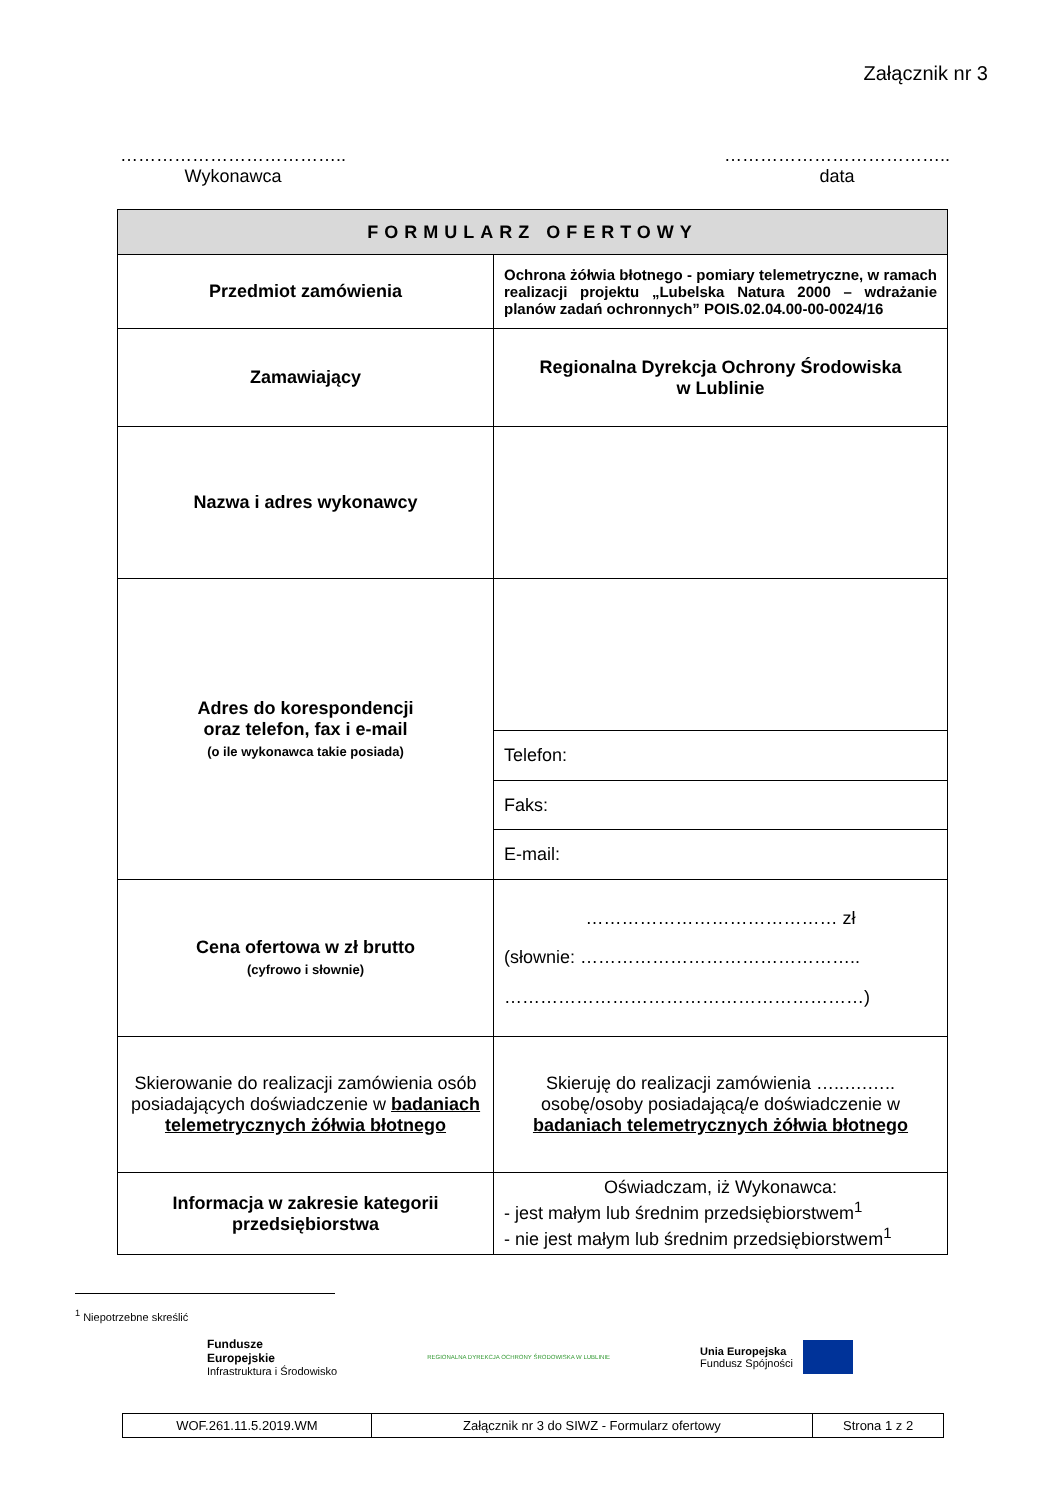Załącznik nr 3
………………………………..
Wykonawca
………………………………..
data
| FORMULARZ OFERTOWY | |
| --- | --- |
| Przedmiot zamówienia | Ochrona żółwia błotnego - pomiary telemetryczne, w ramach realizacji projektu „Lubelska Natura 2000 – wdrażanie planów zadań ochronnych” POIS.02.04.00-00-0024/16 |
| Zamawiający | Regionalna Dyrekcja Ochrony Środowiska w Lublinie |
| Nazwa i adres wykonawcy | |
| Adres do korespondencji oraz telefon, fax i e-mail (o ile wykonawca takie posiada) | |
| | Telefon: |
| | Faks: |
| | E-mail: |
| Cena ofertowa w zł brutto (cyfrowo i słownie) | …………………………………… zł (słownie: ……………………………………….. ……………………………………………………) |
| Skierowanie do realizacji zamówienia osób posiadających doświadczenie w badaniach telemetrycznych żółwia błotnego | Skieruję do realizacji zamówienia …..….….. osobę/osoby posiadającą/e doświadczenie w badaniach telemetrycznych żółwia błotnego |
| Informacja w zakresie kategorii przedsiębiorstwa | Oświadczam, iż Wykonawca: - jest małym lub średnim przedsiębiorstwem<sup>1</sup> - nie jest małym lub średnim przedsiębiorstwem<sup>1</sup> |
<sup>1</sup> Niepotrzebne skreślić
Fundusze
Europejskie
Infrastruktura i Środowisko
REGIONALNA DYREKCJA OCHRONY ŚRODOWISKA W LUBLINIE
Unia Europejska
Fundusz Spójności
| WOF.261.11.5.2019.WM | Załącznik nr 3 do SIWZ - Formularz ofertowy | Strona 1 z 2 |